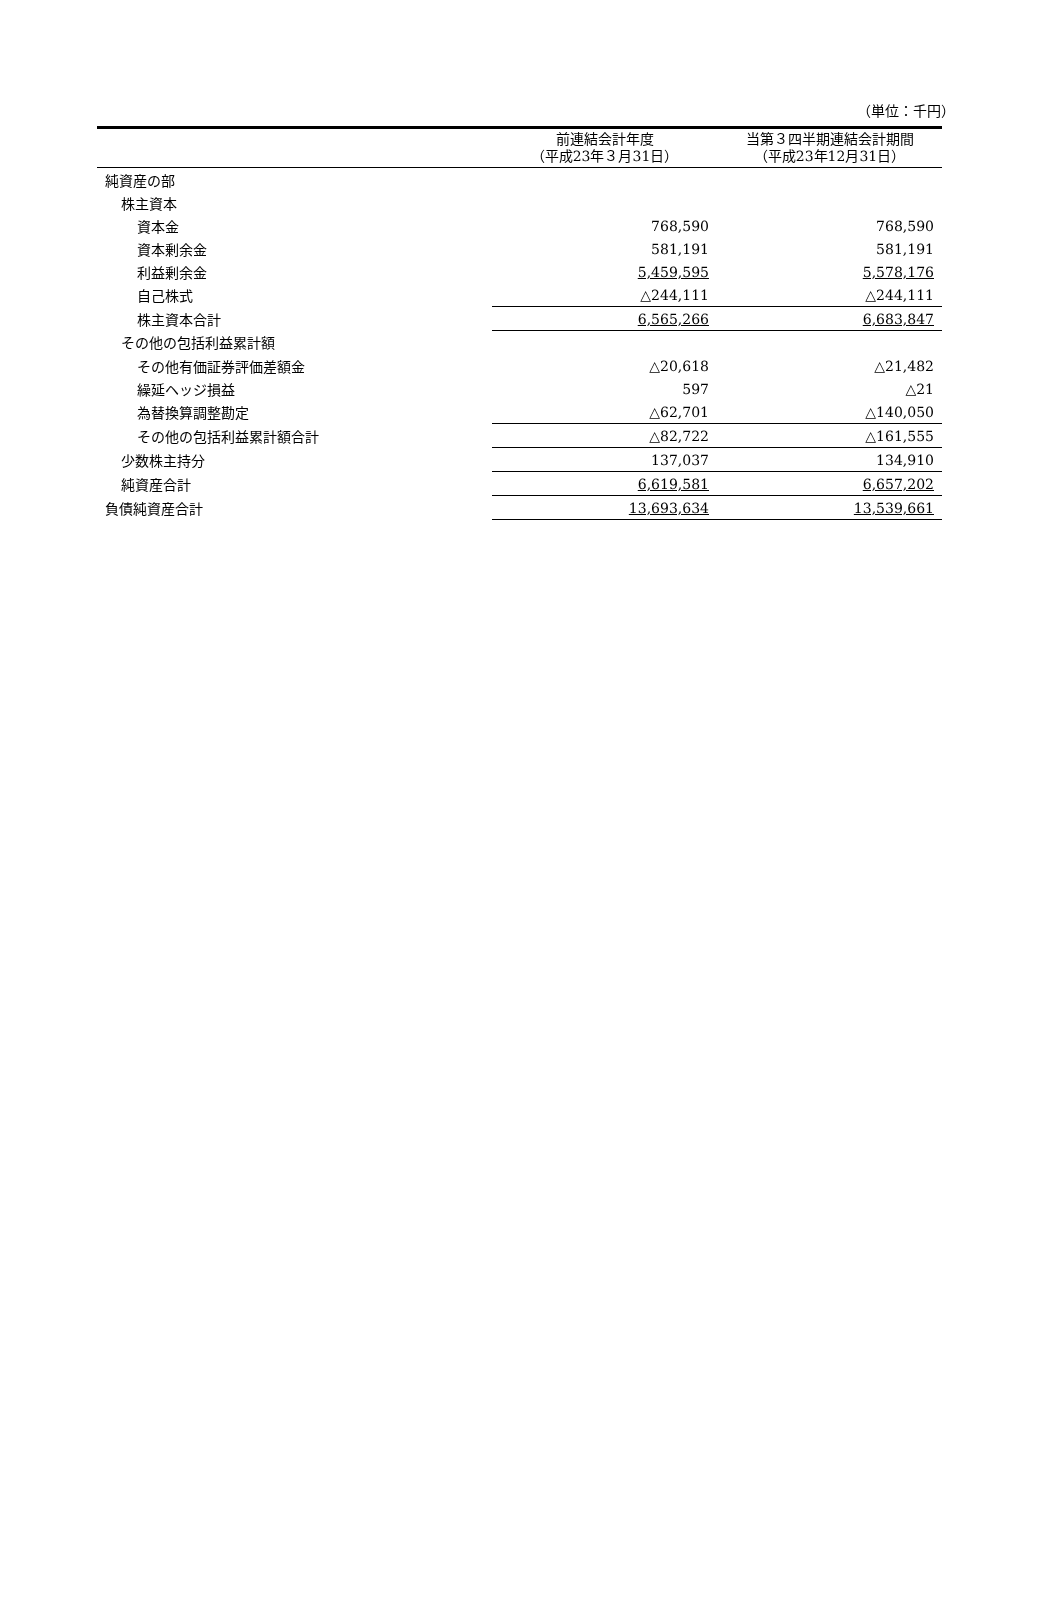（単位：千円）
| | 前連結会計年度 （平成23年３月31日） | 当第３四半期連結会計期間 （平成23年12月31日） |
| --- | --- | --- |
| 純資産の部 | | |
| 株主資本 | | |
| 資本金 | 768,590 | 768,590 |
| 資本剰余金 | 581,191 | 581,191 |
| 利益剰余金 | 5,459,595 | 5,578,176 |
| 自己株式 | △244,111 | △244,111 |
| 株主資本合計 | 6,565,266 | 6,683,847 |
| その他の包括利益累計額 | | |
| その他有価証券評価差額金 | △20,618 | △21,482 |
| 繰延ヘッジ損益 | 597 | △21 |
| 為替換算調整勘定 | △62,701 | △140,050 |
| その他の包括利益累計額合計 | △82,722 | △161,555 |
| 少数株主持分 | 137,037 | 134,910 |
| 純資産合計 | 6,619,581 | 6,657,202 |
| 負債純資産合計 | 13,693,634 | 13,539,661 |